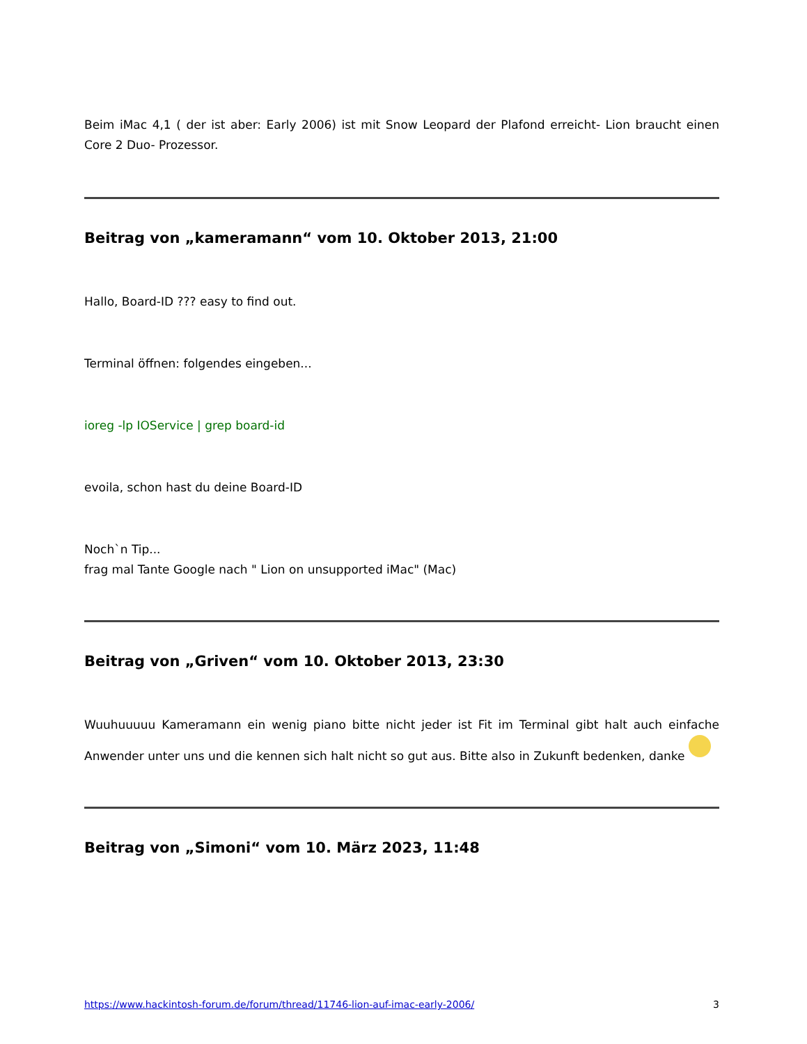Beim iMac 4,1 ( der ist aber: Early 2006) ist mit Snow Leopard der Plafond erreicht- Lion braucht einen Core 2 Duo- Prozessor.
Beitrag von „kameramann“ vom 10. Oktober 2013, 21:00
Hallo, Board-ID ??? easy to find out.
Terminal öffnen: folgendes eingeben...
ioreg -lp IOService | grep board-id
evoila, schon hast du deine Board-ID
Noch`n Tip...
frag mal Tante Google nach " Lion on unsupported iMac" (Mac)
Beitrag von „Griven“ vom 10. Oktober 2013, 23:30
Wuuhuuuuu Kameramann ein wenig piano bitte nicht jeder ist Fit im Terminal gibt halt auch einfache Anwender unter uns und die kennen sich halt nicht so gut aus. Bitte also in Zukunft bedenken, danke
Beitrag von „Simoni“ vom 10. März 2023, 11:48
https://www.hackintosh-forum.de/forum/thread/11746-lion-auf-imac-early-2006/ 3